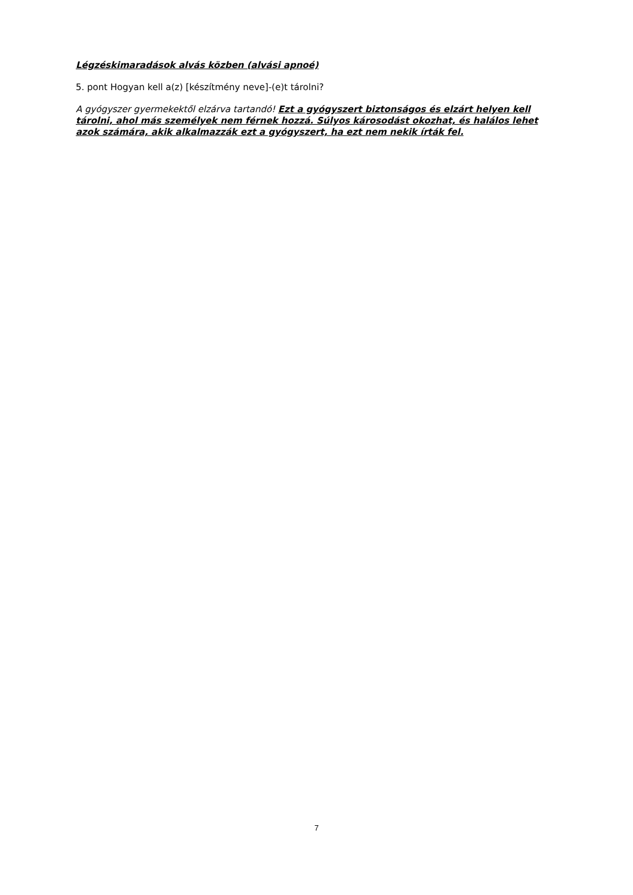Légzéskimaradások alvás közben (alvási apnoé)
5. pont Hogyan kell a(z) [készítmény neve]-(e)t tárolni?
A gyógyszer gyermekektől elzárva tartandó! Ezt a gyógyszert biztonságos és elzárt helyen kell tárolni, ahol más személyek nem férnek hozzá. Súlyos károsodást okozhat, és halálos lehet azok számára, akik alkalmazzák ezt a gyógyszert, ha ezt nem nekik írták fel.
7